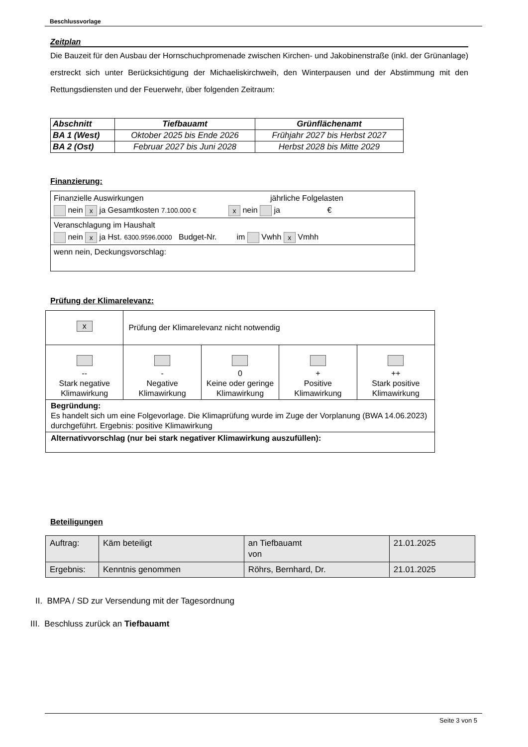Beschlussvorlage
Zeitplan
Die Bauzeit für den Ausbau der Hornschuchpromenade zwischen Kirchen- und Jakobinenstraße (inkl. der Grünanlage) erstreckt sich unter Berücksichtigung der Michaeliskirchweih, den Winterpausen und der Abstimmung mit den Rettungsdiensten und der Feuerwehr, über folgenden Zeitraum:
| Abschnitt | Tiefbauamt | Grünflächenamt |
| --- | --- | --- |
| BA 1 (West) | Oktober 2025 bis Ende 2026 | Frühjahr 2027 bis Herbst 2027 |
| BA 2 (Ost) | Februar 2027 bis Juni 2028 | Herbst 2028 bis Mitte 2029 |
Finanzierung:
| Finanzielle Auswirkungen jährliche Folgelasten nein x ja Gesamtkosten 7.100.000 € x nein ja € |
| Veranschlagung im Haushalt nein x ja Hst. 6300.9596.0000 Budget-Nr. im Vwhh x Vmhh |
| wenn nein, Deckungsvorschlag: |
Prüfung der Klimarelevanz:
| x | Prüfung der Klimarelevanz nicht notwendig | | | |
| -- Stark negative Klimawirkung | - Negative Klimawirkung | 0 Keine oder geringe Klimawirkung | + Positive Klimawirkung | ++ Stark positive Klimawirkung |
| Begründung: Es handelt sich um eine Folgevorlage. Die Klimaprüfung wurde im Zuge der Vorplanung (BWA 14.06.2023) durchgeführt. Ergebnis: positive Klimawirkung | | | | |
| Alternativvorschlag (nur bei stark negativer Klimawirkung auszufüllen): | | | | |
Beteiligungen
| Auftrag: | Käm beteiligt | an Tiefbauamt von | 21.01.2025 |
| Ergebnis: | Kenntnis genommen | Röhrs, Bernhard, Dr. | 21.01.2025 |
II. BMPA / SD zur Versendung mit der Tagesordnung
III. Beschluss zurück an Tiefbauamt
Seite 3 von 5